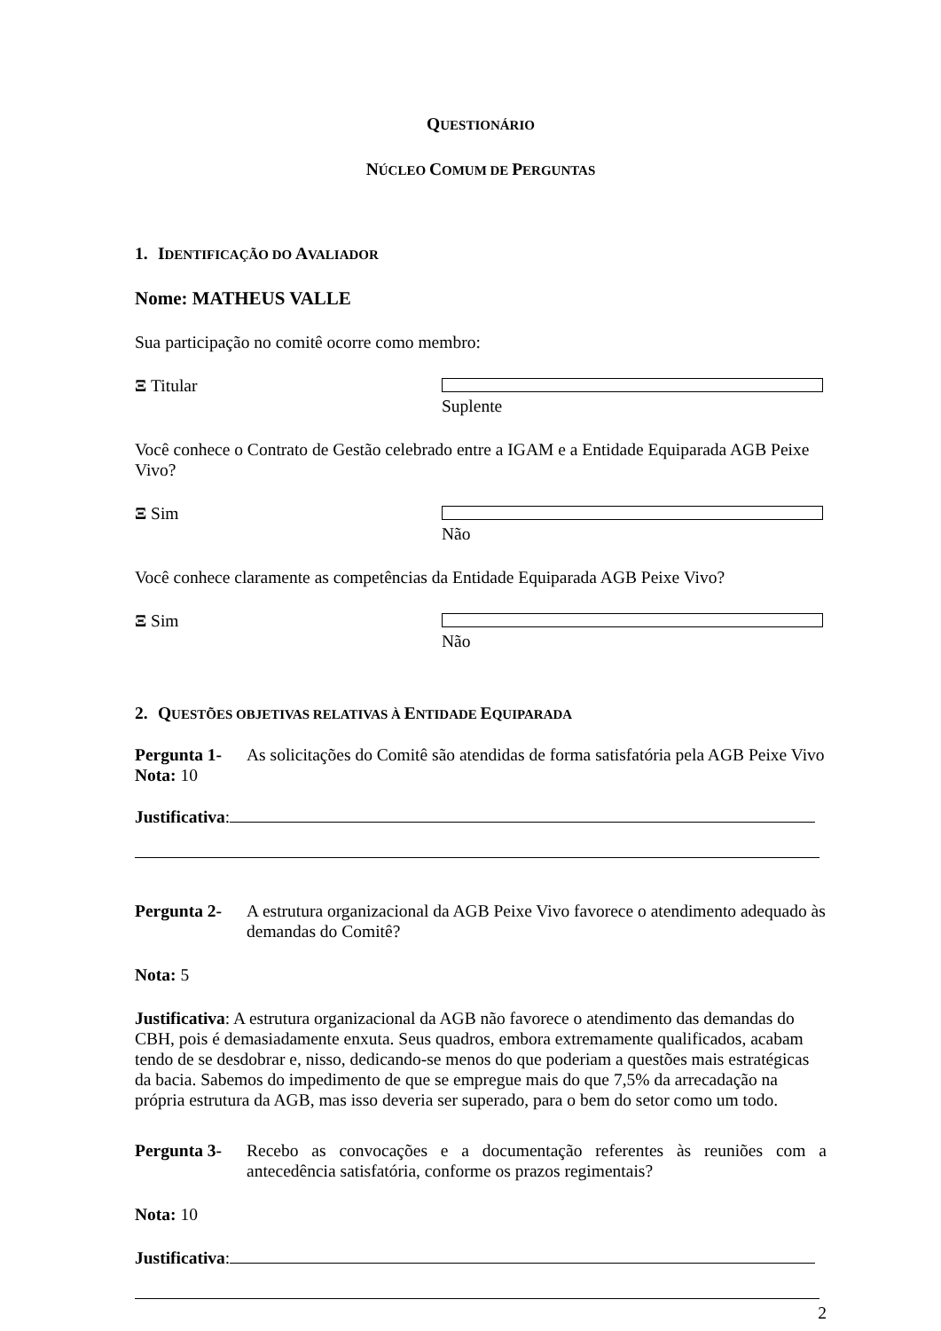QUESTIONÁRIO
NÚCLEO COMUM DE PERGUNTAS
1. IDENTIFICAÇÃO DO AVALIADOR
Nome: MATHEUS VALLE
Sua participação no comitê ocorre como membro:
Ξ Titular Suplente
Você conhece o Contrato de Gestão celebrado entre a IGAM e a Entidade Equiparada AGB Peixe Vivo?
Ξ Sim Não
Você conhece claramente as competências da Entidade Equiparada AGB Peixe Vivo?
Ξ Sim Não
2. QUESTÕES OBJETIVAS RELATIVAS À ENTIDADE EQUIPARADA
Pergunta 1-
As solicitações do Comitê são atendidas de forma satisfatória pela AGB Peixe Vivo
Nota: 10
Justificativa:
Pergunta 2-
A estrutura organizacional da AGB Peixe Vivo favorece o atendimento adequado às demandas do Comitê?
Nota: 5
Justificativa: A estrutura organizacional da AGB não favorece o atendimento das demandas do CBH, pois é demasiadamente enxuta. Seus quadros, embora extremamente qualificados, acabam tendo de se desdobrar e, nisso, dedicando-se menos do que poderiam a questões mais estratégicas da bacia. Sabemos do impedimento de que se empregue mais do que 7,5% da arrecadação na própria estrutura da AGB, mas isso deveria ser superado, para o bem do setor como um todo.
Pergunta 3-
Recebo as convocações e a documentação referentes às reuniões com a antecedência satisfatória, conforme os prazos regimentais?
Nota: 10
Justificativa:
2